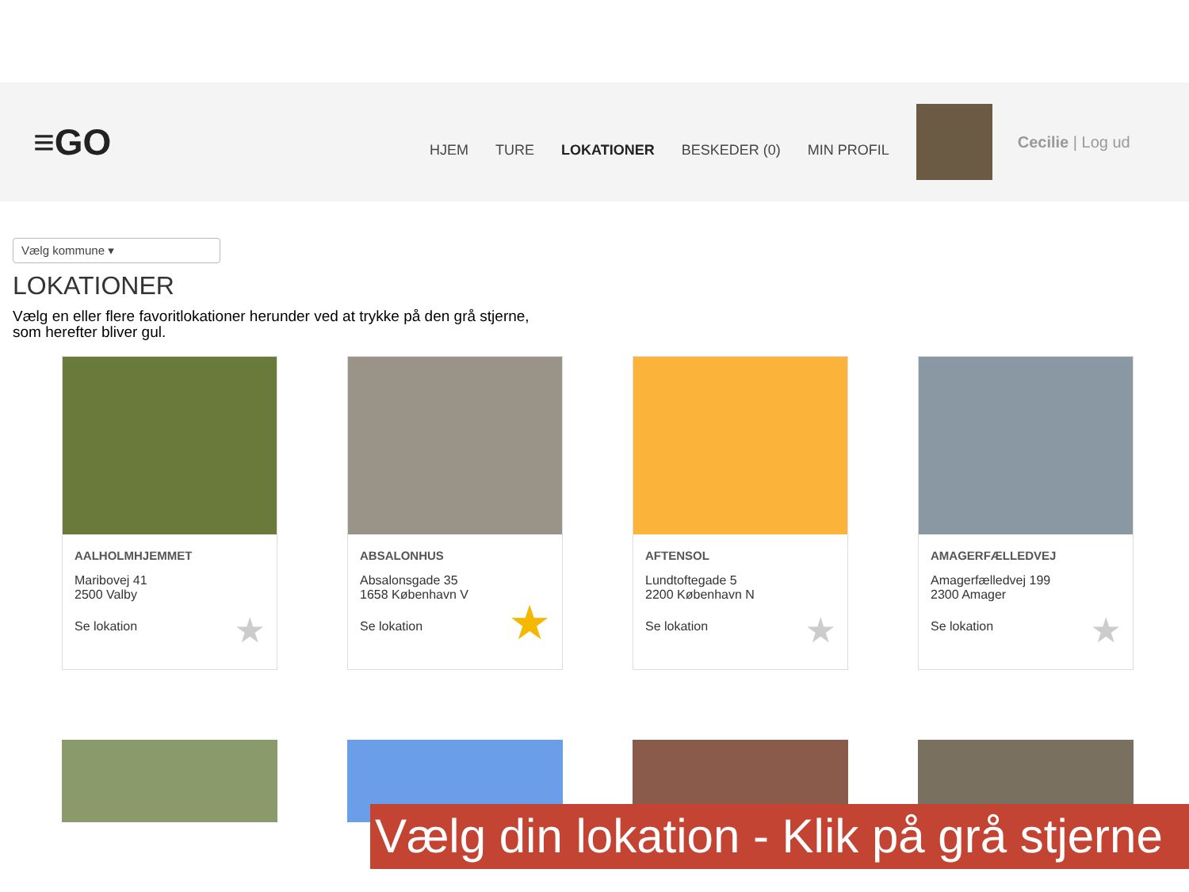≡GO
HJEM TURE LOKATIONER BESKEDER (0) MIN PROFIL
Cecilie | Log ud
Vælg kommune ▾
LOKATIONER
Vælg en eller flere favoritlokationer herunder ved at trykke på den grå stjerne,
som herefter bliver gul.
AALHOLMHJEMMET
Maribovej 41
2500 Valby
Se lokation
★
ABSALONHUS
Absalonsgade 35
1658 København V
Se lokation
★
AFTENSOL
Lundtoftegade 5
2200 København N
Se lokation
★
AMAGERFÆLLEDVEJ
Amagerfælledvej 199
2300 Amager
Se lokation
★
Vælg din lokation - Klik på grå stjerne